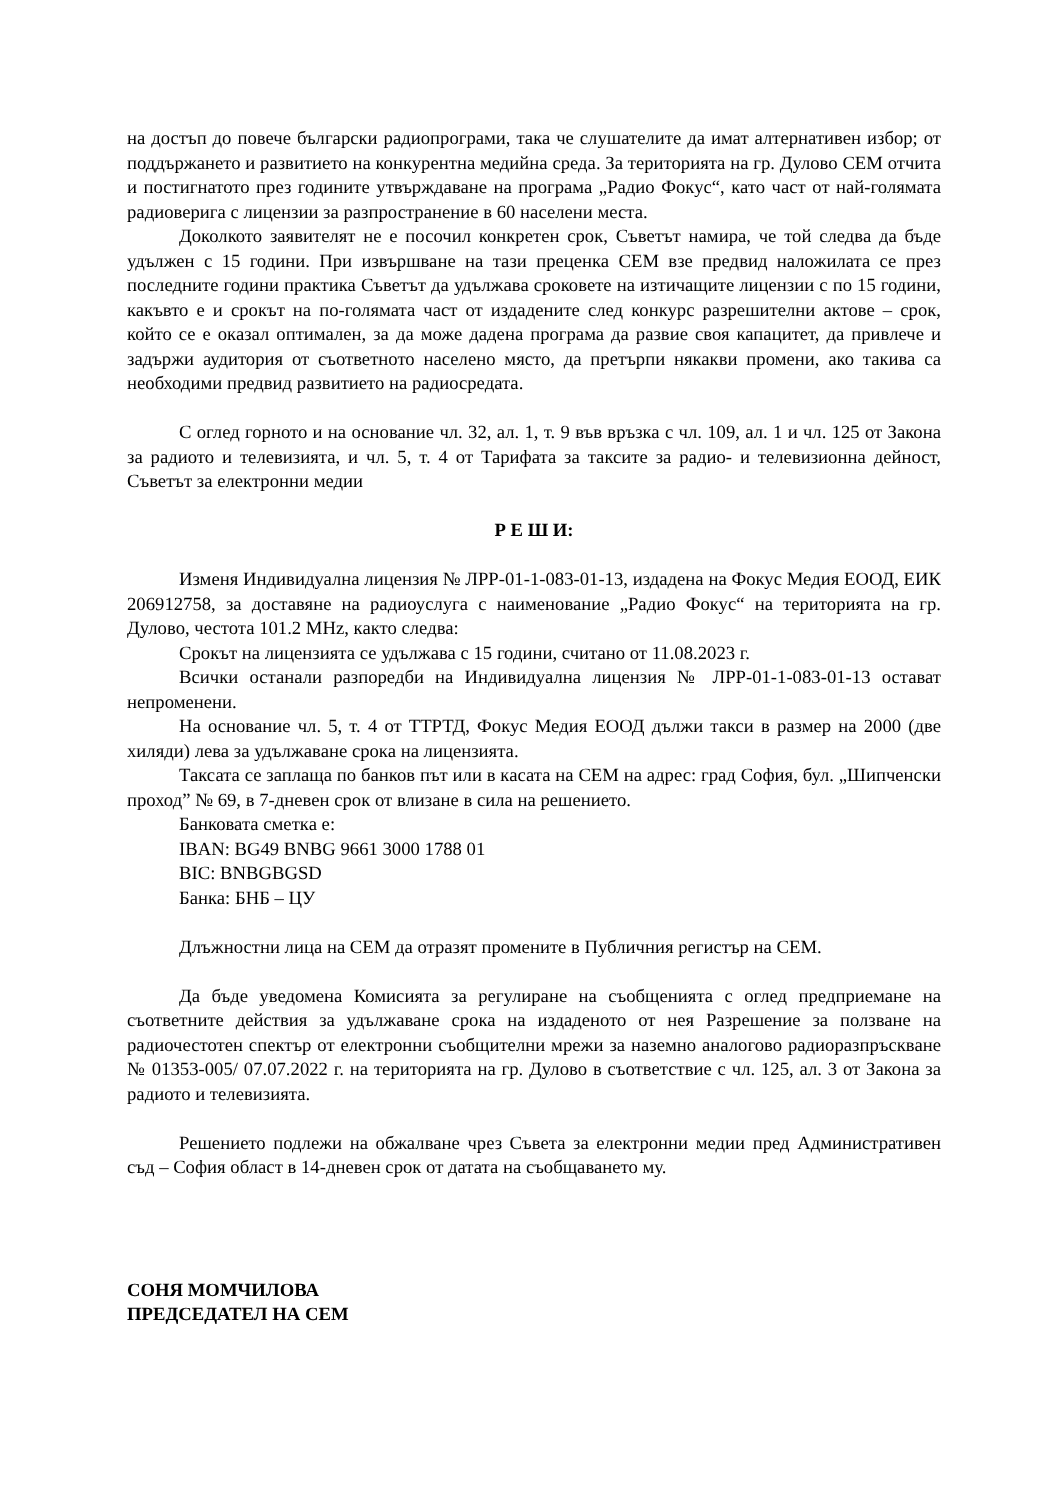на достъп до повече български радиопрограми, така че слушателите да имат алтернативен избор; от поддържането и развитието на конкурентна медийна среда. За територията на гр. Дулово СЕМ отчита и постигнатото през годините утвърждаване на програма „Радио Фокус“, като част от най-голямата радиоверига с лицензии за разпространение в 60 населени места.
Доколкото заявителят не е посочил конкретен срок, Съветът намира, че той следва да бъде удължен с 15 години. При извършване на тази преценка СЕМ взе предвид наложилата се през последните години практика Съветът да удължава сроковете на изтичащите лицензии с по 15 години, какъвто е и срокът на по-голямата част от издадените след конкурс разрешителни актове – срок, който се е оказал оптимален, за да може дадена програма да развие своя капацитет, да привлече и задържи аудитория от съответното населено място, да претърпи някакви промени, ако такива са необходими предвид развитието на радиосредата.
С оглед горното и на основание чл. 32, ал. 1, т. 9 във връзка с чл. 109, ал. 1 и чл. 125 от Закона за радиото и телевизията, и чл. 5, т. 4 от Тарифата за таксите за радио- и телевизионна дейност, Съветът за електронни медии
Р Е Ш И:
Изменя Индивидуална лицензия № ЛРР-01-1-083-01-13, издадена на Фокус Медия ЕООД, ЕИК 206912758, за доставяне на радиоуслуга с наименование „Радио Фокус“ на територията на гр. Дулово, честота 101.2 MHz, както следва:
Срокът на лицензията се удължава с 15 години, считано от 11.08.2023 г.
Всички останали разпоредби на Индивидуална лицензия № ЛРР-01-1-083-01-13 остават непроменени.
На основание чл. 5, т. 4 от ТТРТД, Фокус Медия ЕООД дължи такси в размер на 2000 (две хиляди) лева за удължаване срока на лицензията.
Таксата се заплаща по банков път или в касата на СЕМ на адрес: град София, бул. „Шипченски проход” № 69, в 7-дневен срок от влизане в сила на решението.
Банковата сметка е:
IBAN: BG49 BNBG 9661 3000 1788 01
BIC: BNBGBGSD
Банка: БНБ – ЦУ
Длъжностни лица на СЕМ да отразят промените в Публичния регистър на СЕМ.
Да бъде уведомена Комисията за регулиране на съобщенията с оглед предприемане на съответните действия за удължаване срока на издаденото от нея Разрешение за ползване на радиочестотен спектър от електронни съобщителни мрежи за наземно аналогово радиоразпръскване № 01353-005/ 07.07.2022 г. на територията на гр. Дулово в съответствие с чл. 125, ал. 3 от Закона за радиото и телевизията.
Решението подлежи на обжалване чрез Съвета за електронни медии пред Административен съд – София област в 14-дневен срок от датата на съобщаването му.
СОНЯ МОМЧИЛОВА
ПРЕДСЕДАТЕЛ НА СЕМ